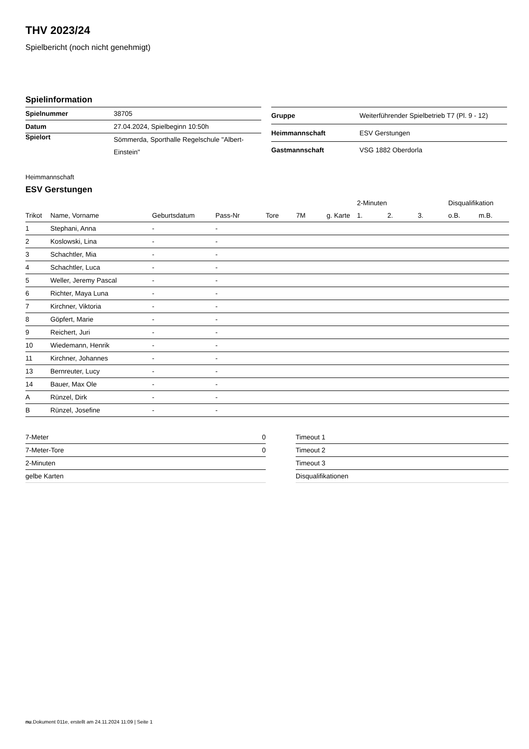THV 2023/24
Spielbericht (noch nicht genehmigt)
Spielinformation
| Spielnummer | 38705 |
| Datum | 27.04.2024, Spielbeginn 10:50h |
| Spielort | Sömmerda, Sporthalle Regelschule "Albert-Einstein" |
| Gruppe | Weiterführender Spielbetrieb T7 (Pl. 9 - 12) |
| Heimmannschaft | ESV Gerstungen |
| Gastmannschaft | VSG 1882 Oberdorla |
Heimmannschaft
ESV Gerstungen
| | | | | | | | 2-Minuten | | | Disqualifikation | |
| --- | --- | --- | --- | --- | --- | --- | --- | --- | --- | --- | --- |
| Trikot | Name, Vorname | Geburtsdatum | Pass-Nr | Tore | 7M | g. Karte | 1. | 2. | 3. | o.B. | m.B. |
| 1 | Stephani, Anna | - | - | | | | | | | | |
| 2 | Koslowski, Lina | - | - | | | | | | | | |
| 3 | Schachtler, Mia | - | - | | | | | | | | |
| 4 | Schachtler, Luca | - | - | | | | | | | | |
| 5 | Weller, Jeremy Pascal | - | - | | | | | | | | |
| 6 | Richter, Maya Luna | - | - | | | | | | | | |
| 7 | Kirchner, Viktoria | - | - | | | | | | | | |
| 8 | Göpfert, Marie | - | - | | | | | | | | |
| 9 | Reichert, Juri | - | - | | | | | | | | |
| 10 | Wiedemann, Henrik | - | - | | | | | | | | |
| 11 | Kirchner, Johannes | - | - | | | | | | | | |
| 13 | Bernreuter, Lucy | - | - | | | | | | | | |
| 14 | Bauer, Max Ole | - | - | | | | | | | | |
| A | Rünzel, Dirk | - | - | | | | | | | | |
| B | Rünzel, Josefine | - | - | | | | | | | | |
| 7-Meter | 0 |
| 7-Meter-Tore | 0 |
| 2-Minuten | |
| gelbe Karten | |
| Timeout 1 |
| Timeout 2 |
| Timeout 3 |
| Disqualifikationen |
nu.Dokument 011e, erstellt am 24.11.2024 11:09 | Seite 1